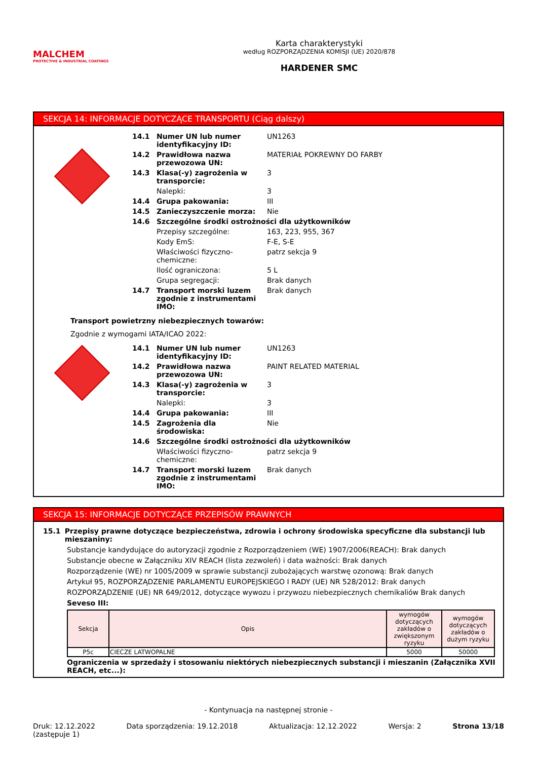MALCHEM
PROTECTIVE & INDUSTRIAL COATINGS
Karta charakterystyki
według ROZPORZĄDZENIA KOMISJI (UE) 2020/878
HARDENER SMC
SEKCJA 14: INFORMACJE DOTYCZĄCE TRANSPORTU (Ciąg dalszy)
| 14.1 | Numer UN lub numer identyfikacyjny ID: | UN1263 |
| 14.2 | Prawidłowa nazwa przewozowa UN: | MATERIAŁ POKREWNY DO FARBY |
| 14.3 | Klasa(-y) zagrożenia w transporcie: | 3 |
| | Nalepki: | 3 |
| 14.4 | Grupa pakowania: | III |
| 14.5 | Zanieczyszczenie morza: | Nie |
| 14.6 | Szczególne środki ostrożności dla użytkowników | |
| | Przepisy szczególne: | 163, 223, 955, 367 |
| | Kody EmS: | F-E, S-E |
| | Właściwości fizyczno-chemiczne: | patrz sekcja 9 |
| | Ilość ograniczona: | 5 L |
| | Grupa segregacji: | Brak danych |
| 14.7 | Transport morski luzem zgodnie z instrumentami IMO: | Brak danych |
Transport powietrzny niebezpiecznych towarów:
Zgodnie z wymogami IATA/ICAO 2022:
| 14.1 | Numer UN lub numer identyfikacyjny ID: | UN1263 |
| 14.2 | Prawidłowa nazwa przewozowa UN: | PAINT RELATED MATERIAL |
| 14.3 | Klasa(-y) zagrożenia w transporcie: | 3 |
| | Nalepki: | 3 |
| 14.4 | Grupa pakowania: | III |
| 14.5 | Zagrożenia dla środowiska: | Nie |
| 14.6 | Szczególne środki ostrożności dla użytkowników | |
| | Właściwości fizyczno-chemiczne: | patrz sekcja 9 |
| 14.7 | Transport morski luzem zgodnie z instrumentami IMO: | Brak danych |
SEKCJA 15: INFORMACJE DOTYCZĄCE PRZEPISÓW PRAWNYCH
15.1 Przepisy prawne dotyczące bezpieczeństwa, zdrowia i ochrony środowiska specyficzne dla substancji lub mieszaniny:
Substancje kandydujące do autoryzacji zgodnie z Rozporządzeniem (WE) 1907/2006(REACH): Brak danych
Substancje obecne w Załączniku XIV REACH (lista zezwoleń) i data ważności: Brak danych
Rozporządzenie (WE) nr 1005/2009 w sprawie substancji zubożających warstwę ozonową: Brak danych
Artykuł 95, ROZPORZĄDZENIE PARLAMENTU EUROPEJSKIEGO I RADY (UE) NR 528/2012: Brak danych
ROZPORZĄDZENIE (UE) NR 649/2012, dotyczące wywozu i przywozu niebezpiecznych chemikaliów Brak danych
Seveso III:
| Sekcja | Opis | wymogów dotyczących zakładów o zwiększonym ryzyku | wymogów dotyczących zakładów o dużym ryzyku |
| --- | --- | --- | --- |
| P5c | CIECZE LATWOPALNE | 5000 | 50000 |
Ograniczenia w sprzedaży i stosowaniu niektórych niebezpiecznych substancji i mieszanin (Załącznika XVII REACH, etc...):
- Kontynuacja na następnej stronie -
Druk: 12.12.2022
(zastępuje 1) Data sporządzenia: 19.12.2018 Aktualizacja: 12.12.2022 Wersja: 2 Strona 13/18